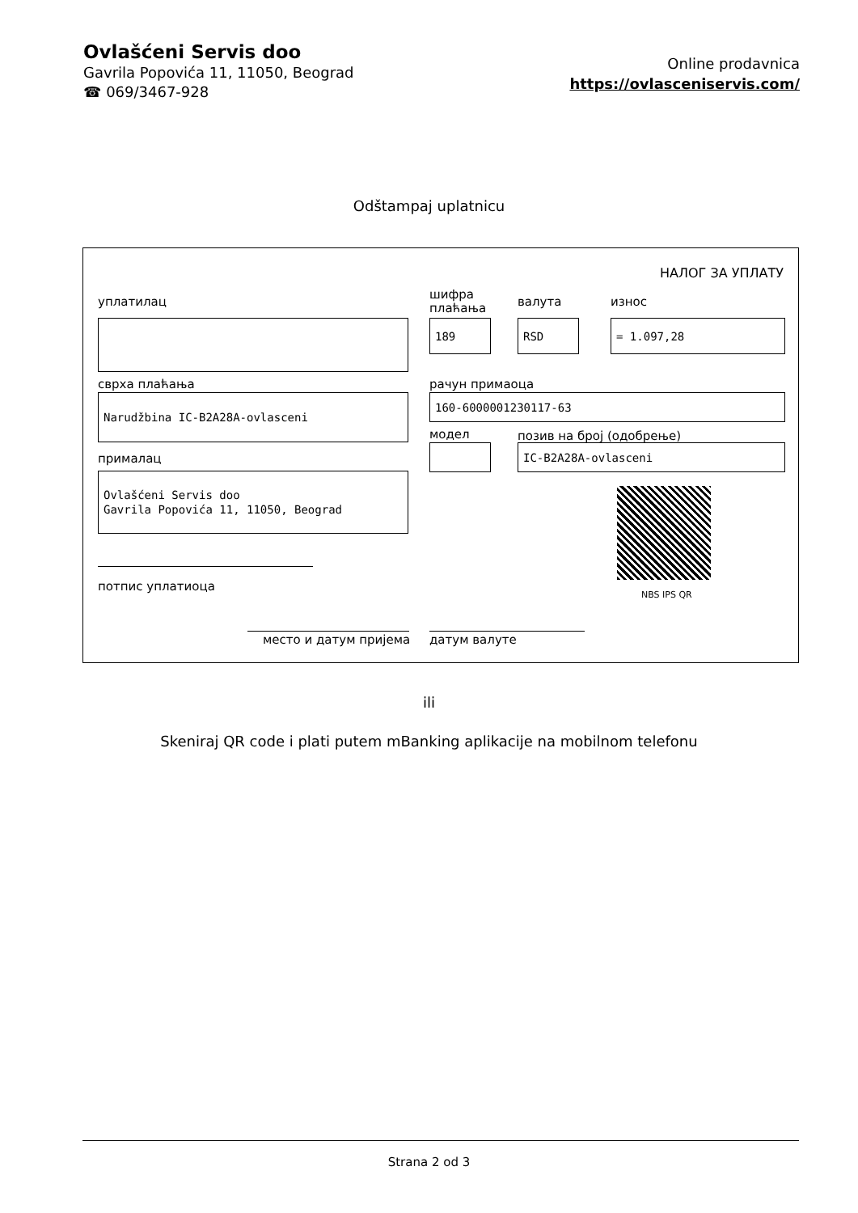Ovlašćeni Servis doo
Gavrila Popovića 11, 11050, Beograd
☎ 069/3467-928
Online prodavnica
https://ovlasceniservis.com/
Odštampaj uplatnicu
НАЛОГ ЗА УПЛАТУ
уплатилац
шифра
плаћања
валута износ
189 RSD = 1.097,28
сврха плаћања рачун примаоца
Narudžbina IC-B2A28A-ovlasceni 160-6000001230117-63
модел позив на број (одобрење)
IC-B2A28A-ovlasceni
прималац
Ovlašćeni Servis doo
Gavrila Popovića 11, 11050, Beograd
NBS IPS QR
потпис уплатиоца
место и датум пријема датум валуте
ili
Skeniraj QR code i plati putem mBanking aplikacije na mobilnom telefonu
Strana 2 od 3